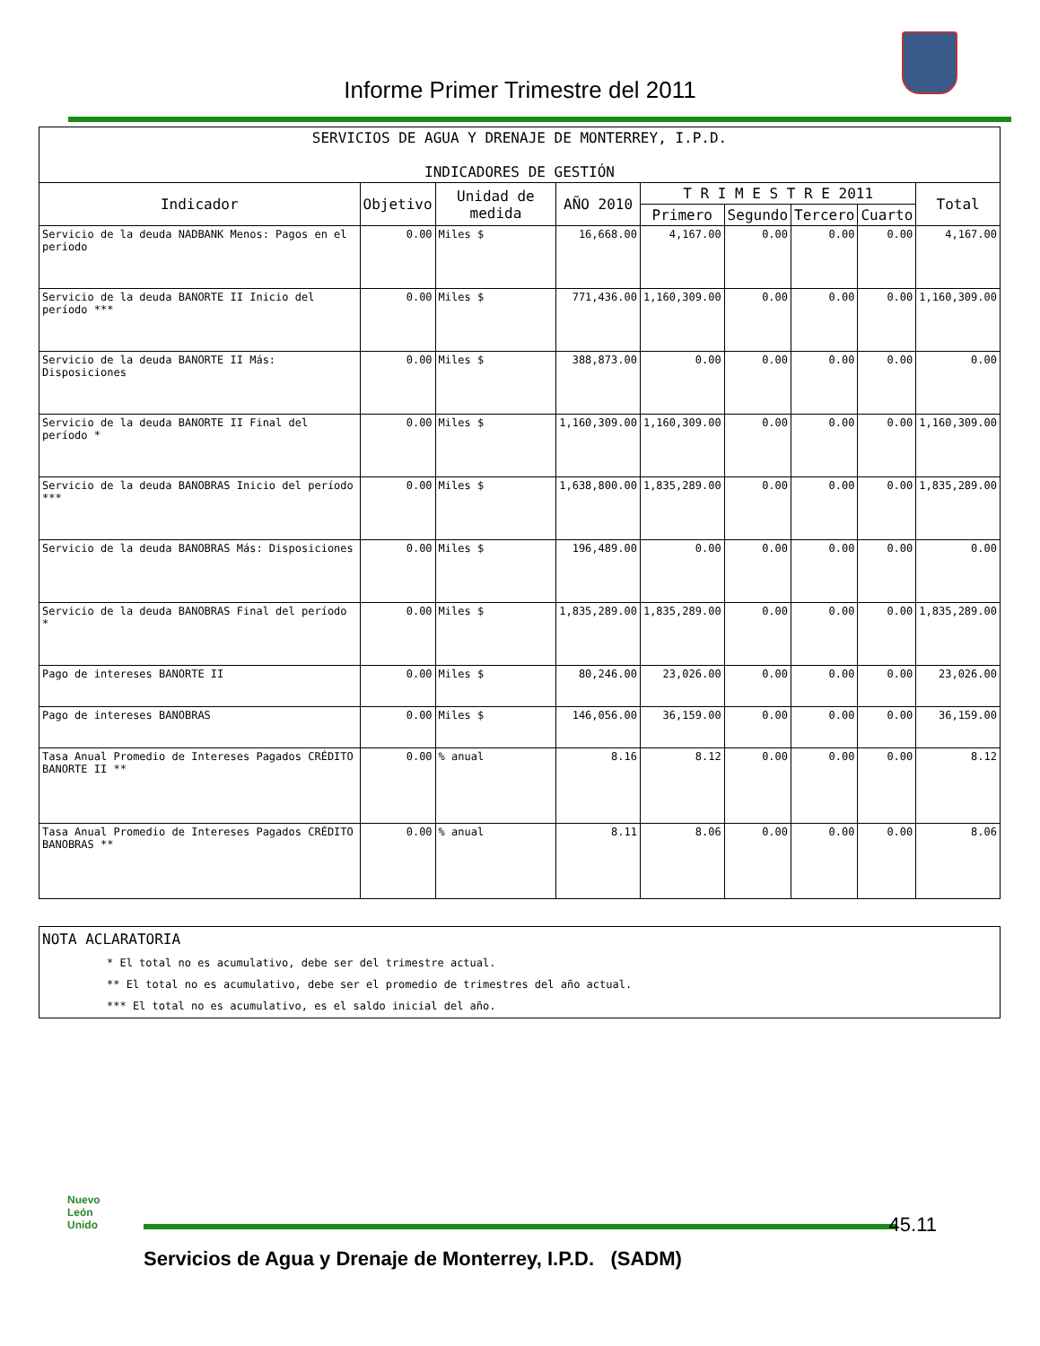Informe Primer Trimestre del 2011
| SERVICIOS DE AGUA Y DRENAJE DE MONTERREY, I.P.D. INDICADORES DE GESTIÓN | | | | | | | | |
| Indicador | Objetivo | Unidad de medida | AÑO 2010 | T R I M E S T R E 2011 | | | | Total |
| | | | | Primero | Segundo | Tercero | Cuarto | |
| Servicio de la deuda NADBANK Menos: Pagos en el periodo | 0.00 | Miles $ | 16,668.00 | 4,167.00 | 0.00 | 0.00 | 0.00 | 4,167.00 |
| Servicio de la deuda BANORTE II Inicio del período *** | 0.00 | Miles $ | 771,436.00 | 1,160,309.00 | 0.00 | 0.00 | 0.00 | 1,160,309.00 |
| Servicio de la deuda BANORTE II Más: Disposiciones | 0.00 | Miles $ | 388,873.00 | 0.00 | 0.00 | 0.00 | 0.00 | 0.00 |
| Servicio de la deuda BANORTE II Final del período * | 0.00 | Miles $ | 1,160,309.00 | 1,160,309.00 | 0.00 | 0.00 | 0.00 | 1,160,309.00 |
| Servicio de la deuda BANOBRAS Inicio del período *** | 0.00 | Miles $ | 1,638,800.00 | 1,835,289.00 | 0.00 | 0.00 | 0.00 | 1,835,289.00 |
| Servicio de la deuda BANOBRAS Más: Disposiciones | 0.00 | Miles $ | 196,489.00 | 0.00 | 0.00 | 0.00 | 0.00 | 0.00 |
| Servicio de la deuda BANOBRAS Final del período * | 0.00 | Miles $ | 1,835,289.00 | 1,835,289.00 | 0.00 | 0.00 | 0.00 | 1,835,289.00 |
| Pago de intereses BANORTE II | 0.00 | Miles $ | 80,246.00 | 23,026.00 | 0.00 | 0.00 | 0.00 | 23,026.00 |
| Pago de intereses BANOBRAS | 0.00 | Miles $ | 146,056.00 | 36,159.00 | 0.00 | 0.00 | 0.00 | 36,159.00 |
| Tasa Anual Promedio de Intereses Pagados CRÉDITO BANORTE II ** | 0.00 | % anual | 8.16 | 8.12 | 0.00 | 0.00 | 0.00 | 8.12 |
| Tasa Anual Promedio de Intereses Pagados CRÉDITO BANOBRAS ** | 0.00 | % anual | 8.11 | 8.06 | 0.00 | 0.00 | 0.00 | 8.06 |
NOTA ACLARATORIA
* El total no es acumulativo, debe ser del trimestre actual.
** El total no es acumulativo, debe ser el promedio de trimestres del año actual.
*** El total no es acumulativo, es el saldo inicial del año.
Nuevo
León
Unido
45.11
Servicios de Agua y Drenaje de Monterrey, I.P.D. (SADM)